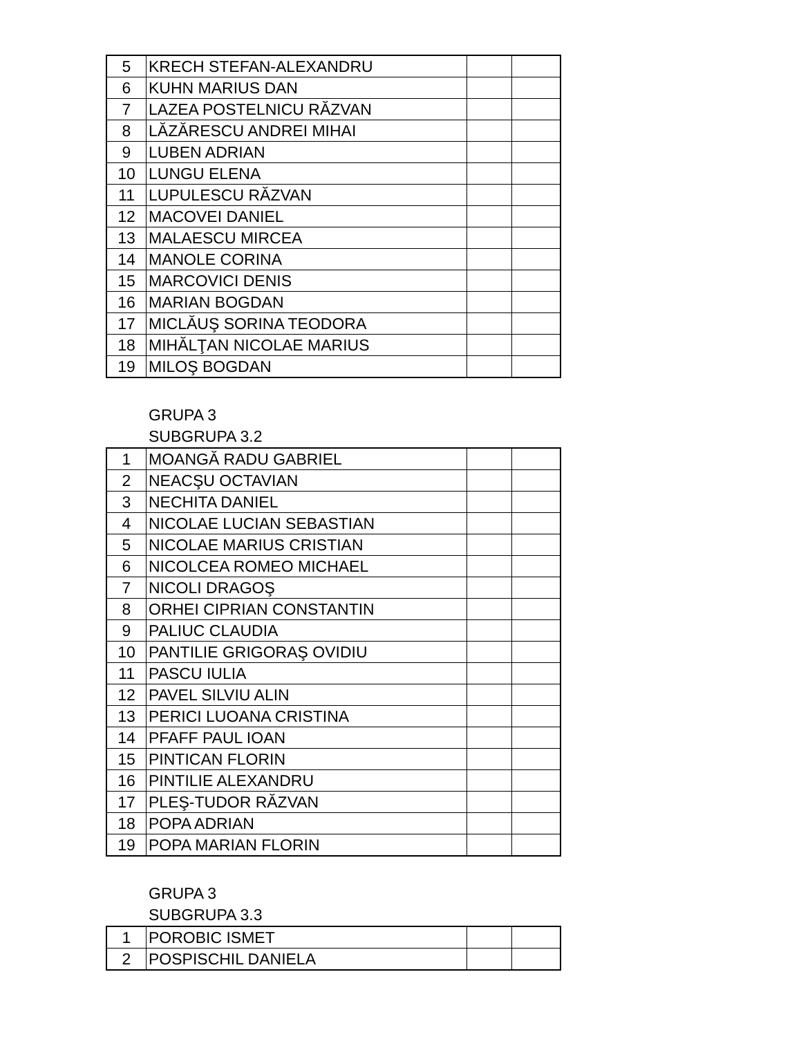| 5 | KRECH STEFAN-ALEXANDRU | | |
| 6 | KUHN MARIUS DAN | | |
| 7 | LAZEA POSTELNICU RĂZVAN | | |
| 8 | LĂZĂRESCU ANDREI MIHAI | | |
| 9 | LUBEN ADRIAN | | |
| 10 | LUNGU ELENA | | |
| 11 | LUPULESCU RĂZVAN | | |
| 12 | MACOVEI DANIEL | | |
| 13 | MALAESCU MIRCEA | | |
| 14 | MANOLE CORINA | | |
| 15 | MARCOVICI DENIS | | |
| 16 | MARIAN BOGDAN | | |
| 17 | MICLĂUŞ SORINA TEODORA | | |
| 18 | MIHĂLŢAN NICOLAE MARIUS | | |
| 19 | MILOŞ BOGDAN | | |
GRUPA 3
SUBGRUPA 3.2
| 1 | MOANGĂ RADU GABRIEL | | |
| 2 | NEACŞU OCTAVIAN | | |
| 3 | NECHITA DANIEL | | |
| 4 | NICOLAE LUCIAN SEBASTIAN | | |
| 5 | NICOLAE MARIUS CRISTIAN | | |
| 6 | NICOLCEA ROMEO MICHAEL | | |
| 7 | NICOLI DRAGOŞ | | |
| 8 | ORHEI CIPRIAN CONSTANTIN | | |
| 9 | PALIUC CLAUDIA | | |
| 10 | PANTILIE GRIGORAŞ OVIDIU | | |
| 11 | PASCU IULIA | | |
| 12 | PAVEL SILVIU ALIN | | |
| 13 | PERICI LUOANA CRISTINA | | |
| 14 | PFAFF PAUL IOAN | | |
| 15 | PINTICAN FLORIN | | |
| 16 | PINTILIE ALEXANDRU | | |
| 17 | PLEŞ-TUDOR RĂZVAN | | |
| 18 | POPA ADRIAN | | |
| 19 | POPA MARIAN FLORIN | | |
GRUPA 3
SUBGRUPA 3.3
| 1 | POROBIC ISMET | | |
| 2 | POSPISCHIL DANIELA | | |